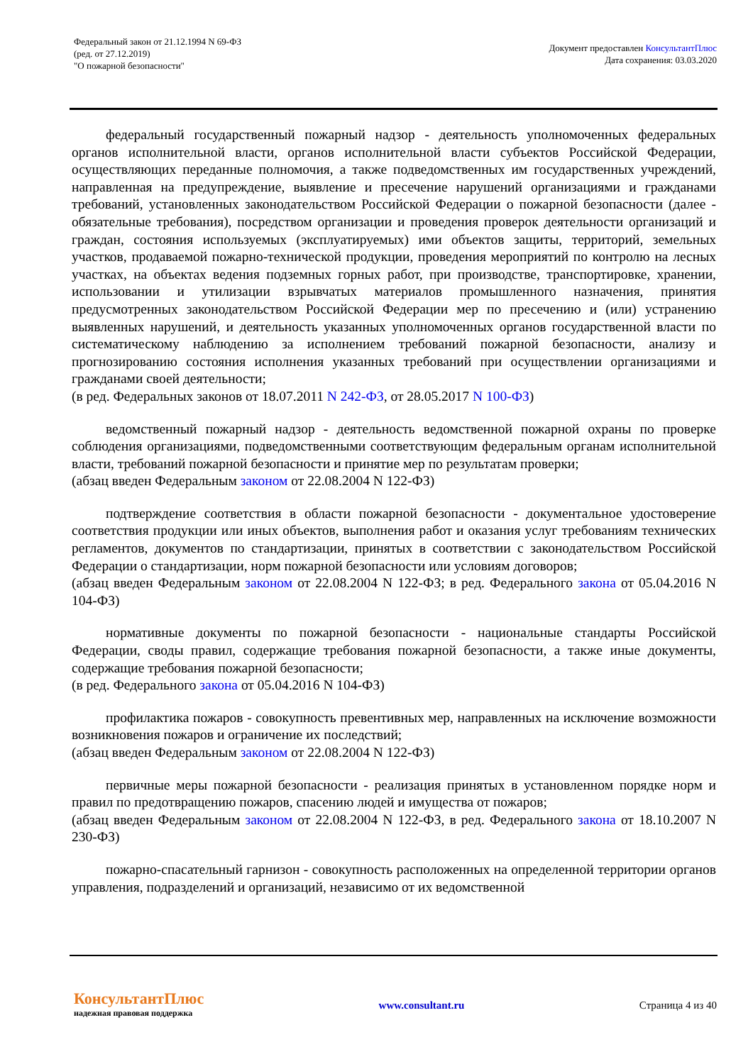Федеральный закон от 21.12.1994 N 69-ФЗ
(ред. от 27.12.2019)
"О пожарной безопасности"
Документ предоставлен КонсультантПлюс
Дата сохранения: 03.03.2020
федеральный государственный пожарный надзор - деятельность уполномоченных федеральных органов исполнительной власти, органов исполнительной власти субъектов Российской Федерации, осуществляющих переданные полномочия, а также подведомственных им государственных учреждений, направленная на предупреждение, выявление и пресечение нарушений организациями и гражданами требований, установленных законодательством Российской Федерации о пожарной безопасности (далее - обязательные требования), посредством организации и проведения проверок деятельности организаций и граждан, состояния используемых (эксплуатируемых) ими объектов защиты, территорий, земельных участков, продаваемой пожарно-технической продукции, проведения мероприятий по контролю на лесных участках, на объектах ведения подземных горных работ, при производстве, транспортировке, хранении, использовании и утилизации взрывчатых материалов промышленного назначения, принятия предусмотренных законодательством Российской Федерации мер по пресечению и (или) устранению выявленных нарушений, и деятельность указанных уполномоченных органов государственной власти по систематическому наблюдению за исполнением требований пожарной безопасности, анализу и прогнозированию состояния исполнения указанных требований при осуществлении организациями и гражданами своей деятельности;
(в ред. Федеральных законов от 18.07.2011 N 242-ФЗ, от 28.05.2017 N 100-ФЗ)
ведомственный пожарный надзор - деятельность ведомственной пожарной охраны по проверке соблюдения организациями, подведомственными соответствующим федеральным органам исполнительной власти, требований пожарной безопасности и принятие мер по результатам проверки;
(абзац введен Федеральным законом от 22.08.2004 N 122-ФЗ)
подтверждение соответствия в области пожарной безопасности - документальное удостоверение соответствия продукции или иных объектов, выполнения работ и оказания услуг требованиям технических регламентов, документов по стандартизации, принятых в соответствии с законодательством Российской Федерации о стандартизации, норм пожарной безопасности или условиям договоров;
(абзац введен Федеральным законом от 22.08.2004 N 122-ФЗ; в ред. Федерального закона от 05.04.2016 N 104-ФЗ)
нормативные документы по пожарной безопасности - национальные стандарты Российской Федерации, своды правил, содержащие требования пожарной безопасности, а также иные документы, содержащие требования пожарной безопасности;
(в ред. Федерального закона от 05.04.2016 N 104-ФЗ)
профилактика пожаров - совокупность превентивных мер, направленных на исключение возможности возникновения пожаров и ограничение их последствий;
(абзац введен Федеральным законом от 22.08.2004 N 122-ФЗ)
первичные меры пожарной безопасности - реализация принятых в установленном порядке норм и правил по предотвращению пожаров, спасению людей и имущества от пожаров;
(абзац введен Федеральным законом от 22.08.2004 N 122-ФЗ, в ред. Федерального закона от 18.10.2007 N 230-ФЗ)
пожарно-спасательный гарнизон - совокупность расположенных на определенной территории органов управления, подразделений и организаций, независимо от их ведомственной
КонсультантПлюс
надежная правовая поддержка
www.consultant.ru Страница 4 из 40